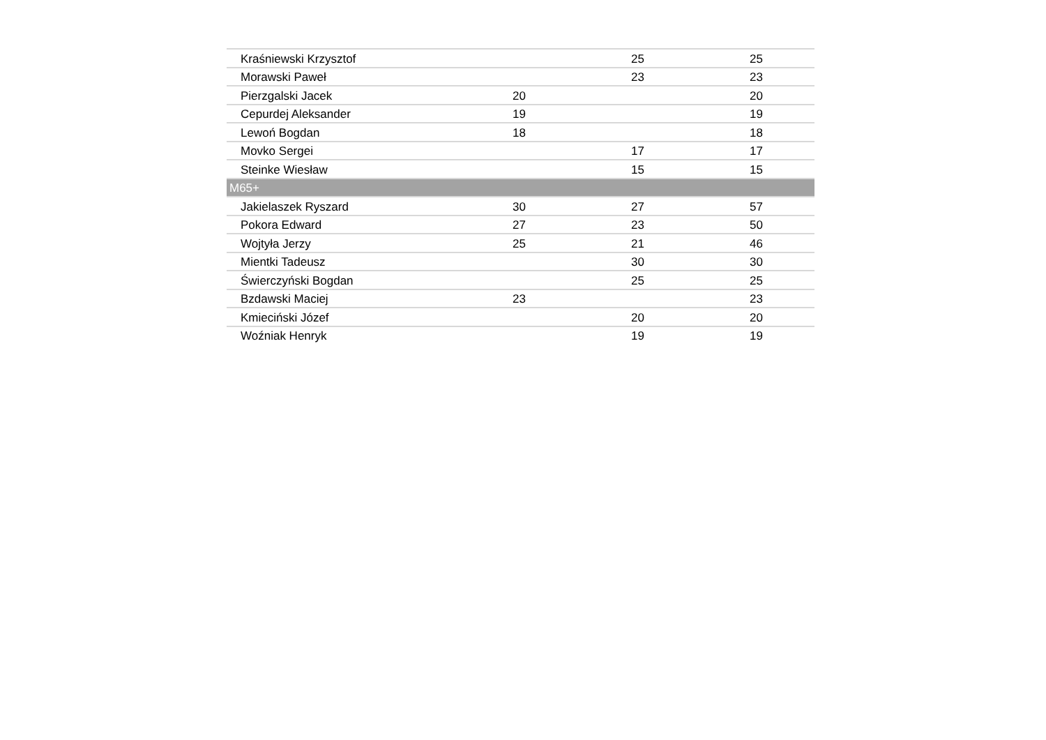| Kraśniewski Krzysztof | | 25 | 25 |
| Morawski Paweł | | 23 | 23 |
| Pierzgalski Jacek | 20 | | 20 |
| Cepurdej Aleksander | 19 | | 19 |
| Lewoń Bogdan | 18 | | 18 |
| Movko Sergei | | 17 | 17 |
| Steinke Wiesław | | 15 | 15 |
| M65+ | | | |
| Jakielaszek Ryszard | 30 | 27 | 57 |
| Pokora Edward | 27 | 23 | 50 |
| Wojtyła Jerzy | 25 | 21 | 46 |
| Mientki Tadeusz | | 30 | 30 |
| Świerczyński Bogdan | | 25 | 25 |
| Bzdawski Maciej | 23 | | 23 |
| Kmieciński Józef | | 20 | 20 |
| Woźniak Henryk | | 19 | 19 |